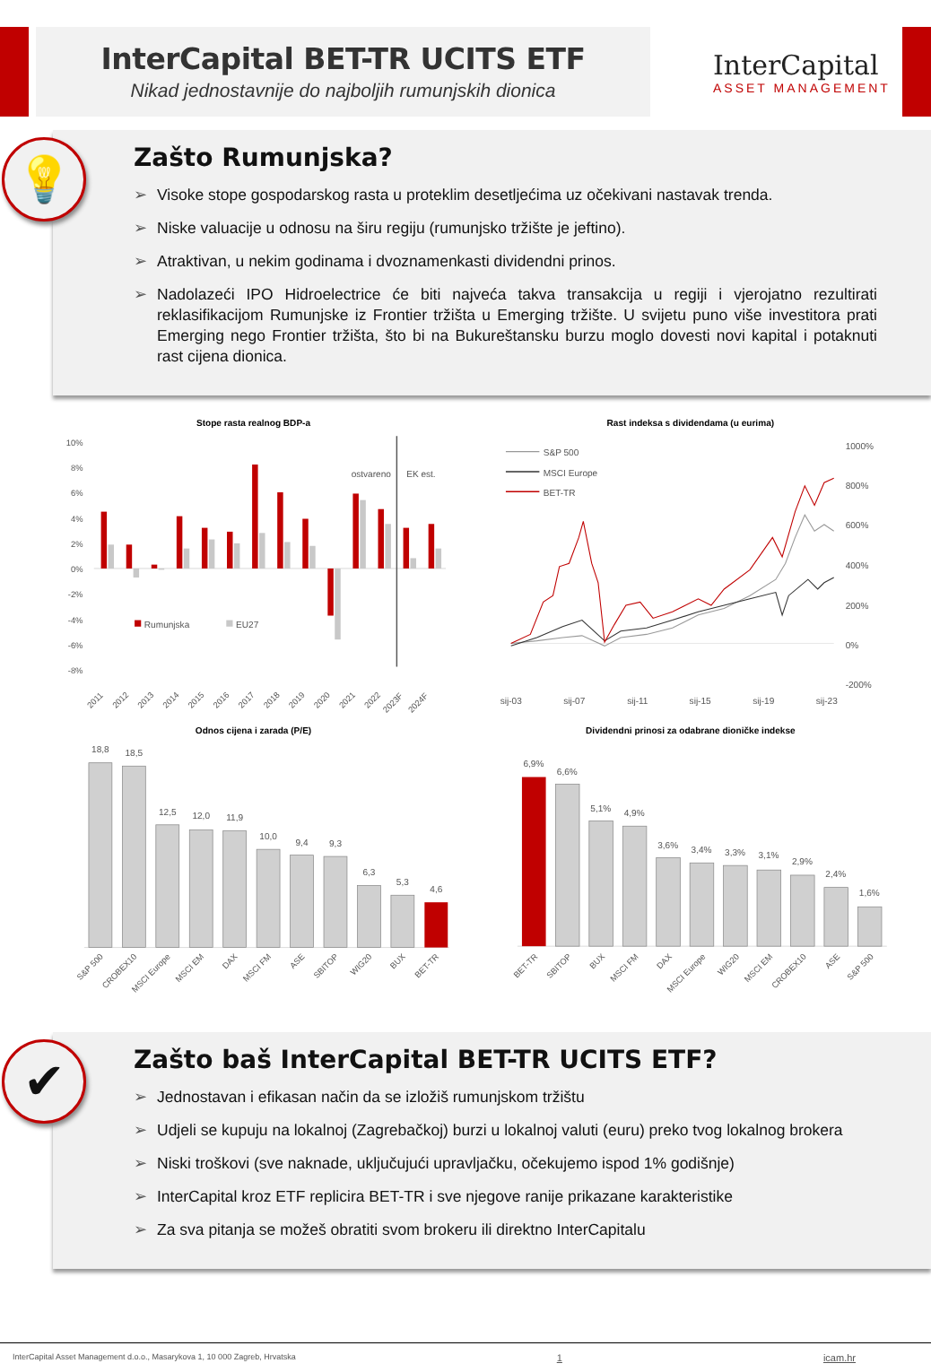InterCapital BET-TR UCITS ETF
Nikad jednostavnije do najboljih rumunjskih dionica
InterCapital
ASSET MANAGEMENT
💡
Zašto Rumunjska?
➢ Visoke stope gospodarskog rasta u proteklim desetljećima uz očekivani nastavak trenda.
➢ Niske valuacije u odnosu na širu regiju (rumunjsko tržište je jeftino).
➢ Atraktivan, u nekim godinama i dvoznamenkasti dividendni prinos.
➢ Nadolazeći IPO Hidroelectrice će biti najveća takva transakcija u regiji i vjerojatno rezultirati reklasifikacijom Rumunjske iz Frontier tržišta u Emerging tržište. U svijetu puno više investitora prati Emerging nego Frontier tržišta, što bi na Bukureštansku burzu moglo dovesti novi kapital i potaknuti rast cijena dionica.
Stope rasta realnog BDP-a
10%
8%
6%
4%
2%
0%
-2%
-4%
-6%
-8%
ostvareno
EK est.
Rumunjska
EU27
2011
2012
2013
2014
2015
2016
2017
2018
2019
2020
2021
2022
2023F
2024F
Rast indeksa s dividendama (u eurima)
1000%
800%
600%
400%
200%
0%
-200%
S&P 500
MSCI Europe
BET-TR
sij-03
sij-07
sij-11
sij-15
sij-19
sij-23
Odnos cijena i zarada (P/E)
18,8
18,5
12,5
12,0
11,9
10,0
9,4
9,3
6,3
5,3
4,6
S&P 500
CROBEX10
MSCI Europe
MSCI EM
DAX
MSCI FM
ASE
SBITOP
WIG20
BUX
BET-TR
Dividendni prinosi za odabrane dioničke indekse
6,9%
6,6%
5,1%
4,9%
3,6%
3,4%
3,3%
3,1%
2,9%
2,4%
1,6%
BET-TR
SBITOP
BUX
MSCI FM
DAX
MSCI Europe
WIG20
MSCI EM
CROBEX10
ASE
S&P 500
✔
Zašto baš InterCapital BET-TR UCITS ETF?
➢ Jednostavan i efikasan način da se izložiš rumunjskom tržištu
➢ Udjeli se kupuju na lokalnoj (Zagrebačkoj) burzi u lokalnoj valuti (euru) preko tvog lokalnog brokera
➢ Niski troškovi (sve naknade, uključujući upravljačku, očekujemo ispod 1% godišnje)
➢ InterCapital kroz ETF replicira BET-TR i sve njegove ranije prikazane karakteristike
➢ Za sva pitanja se možeš obratiti svom brokeru ili direktno InterCapitalu
InterCapital Asset Management d.o.o., Masarykova 1, 10 000 Zagreb, Hrvatska 1 icam.hr